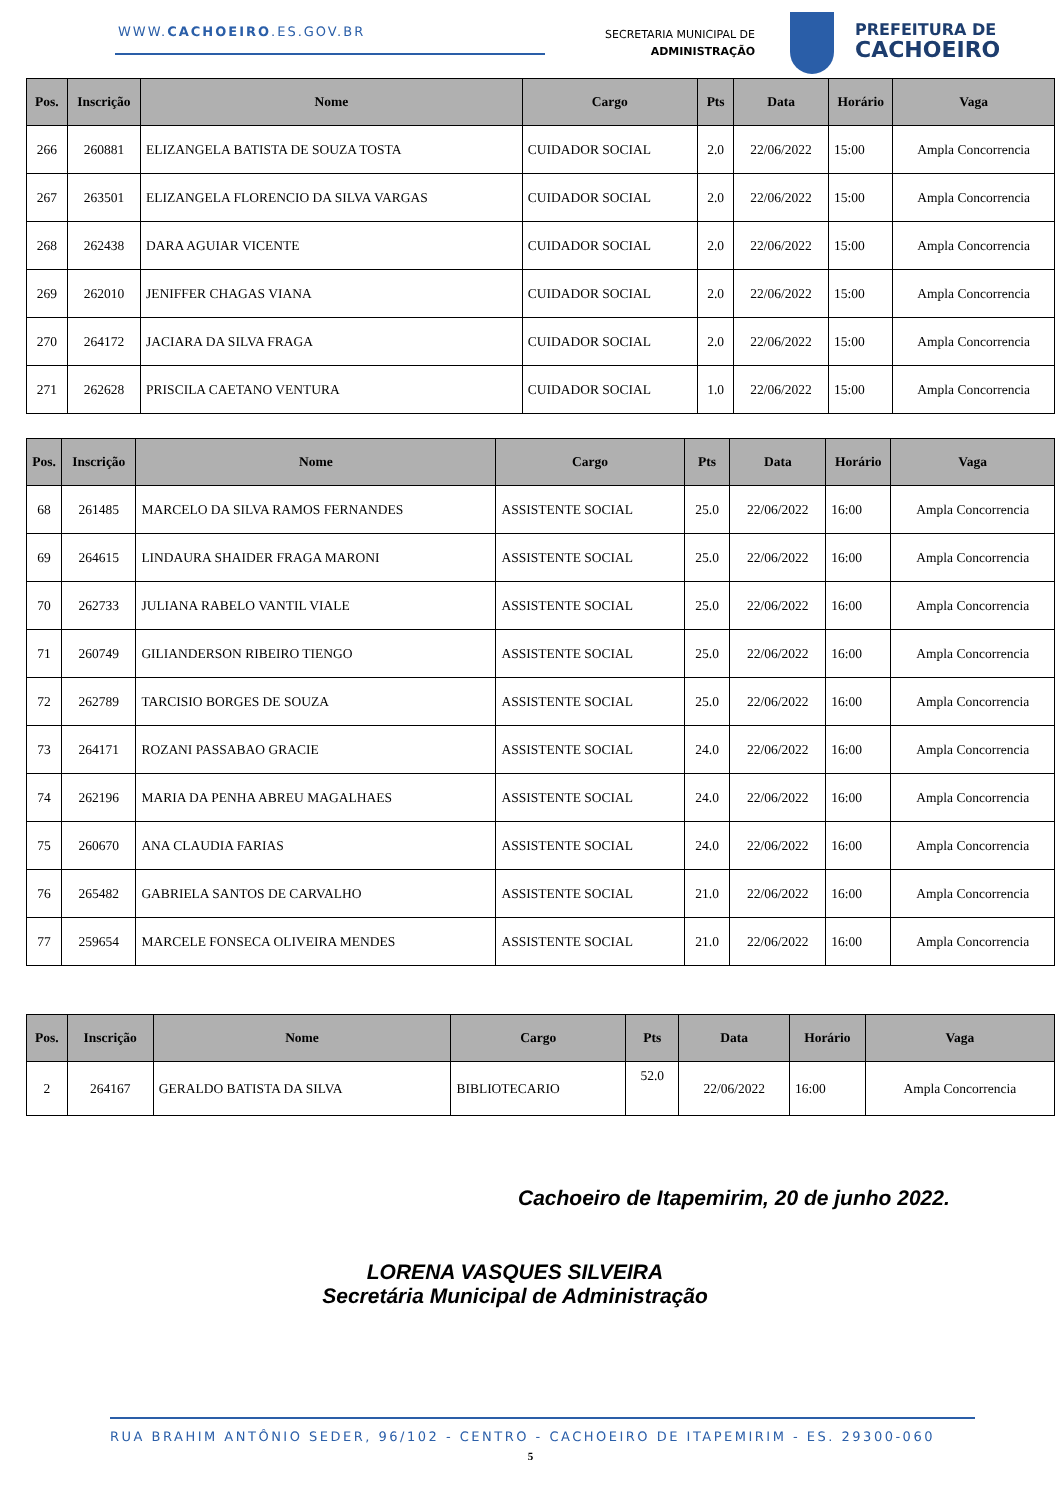WWW.CACHOEIRO.ES.GOV.BR
SECRETARIA MUNICIPAL DE
ADMINISTRAÇÃO
PREFEITURA DE
CACHOEIRO
| Pos. | Inscrição | Nome | Cargo | Pts | Data | Horário | Vaga |
| --- | --- | --- | --- | --- | --- | --- | --- |
| 266 | 260881 | ELIZANGELA BATISTA DE SOUZA TOSTA | CUIDADOR SOCIAL | 2.0 | 22/06/2022 | 15:00 | Ampla Concorrencia |
| 267 | 263501 | ELIZANGELA FLORENCIO DA SILVA VARGAS | CUIDADOR SOCIAL | 2.0 | 22/06/2022 | 15:00 | Ampla Concorrencia |
| 268 | 262438 | DARA AGUIAR VICENTE | CUIDADOR SOCIAL | 2.0 | 22/06/2022 | 15:00 | Ampla Concorrencia |
| 269 | 262010 | JENIFFER CHAGAS VIANA | CUIDADOR SOCIAL | 2.0 | 22/06/2022 | 15:00 | Ampla Concorrencia |
| 270 | 264172 | JACIARA DA SILVA FRAGA | CUIDADOR SOCIAL | 2.0 | 22/06/2022 | 15:00 | Ampla Concorrencia |
| 271 | 262628 | PRISCILA CAETANO VENTURA | CUIDADOR SOCIAL | 1.0 | 22/06/2022 | 15:00 | Ampla Concorrencia |
| Pos. | Inscrição | Nome | Cargo | Pts | Data | Horário | Vaga |
| --- | --- | --- | --- | --- | --- | --- | --- |
| 68 | 261485 | MARCELO DA SILVA RAMOS FERNANDES | ASSISTENTE SOCIAL | 25.0 | 22/06/2022 | 16:00 | Ampla Concorrencia |
| 69 | 264615 | LINDAURA SHAIDER FRAGA MARONI | ASSISTENTE SOCIAL | 25.0 | 22/06/2022 | 16:00 | Ampla Concorrencia |
| 70 | 262733 | JULIANA RABELO VANTIL VIALE | ASSISTENTE SOCIAL | 25.0 | 22/06/2022 | 16:00 | Ampla Concorrencia |
| 71 | 260749 | GILIANDERSON RIBEIRO TIENGO | ASSISTENTE SOCIAL | 25.0 | 22/06/2022 | 16:00 | Ampla Concorrencia |
| 72 | 262789 | TARCISIO BORGES DE SOUZA | ASSISTENTE SOCIAL | 25.0 | 22/06/2022 | 16:00 | Ampla Concorrencia |
| 73 | 264171 | ROZANI PASSABAO GRACIE | ASSISTENTE SOCIAL | 24.0 | 22/06/2022 | 16:00 | Ampla Concorrencia |
| 74 | 262196 | MARIA DA PENHA ABREU MAGALHAES | ASSISTENTE SOCIAL | 24.0 | 22/06/2022 | 16:00 | Ampla Concorrencia |
| 75 | 260670 | ANA CLAUDIA FARIAS | ASSISTENTE SOCIAL | 24.0 | 22/06/2022 | 16:00 | Ampla Concorrencia |
| 76 | 265482 | GABRIELA SANTOS DE CARVALHO | ASSISTENTE SOCIAL | 21.0 | 22/06/2022 | 16:00 | Ampla Concorrencia |
| 77 | 259654 | MARCELE FONSECA OLIVEIRA MENDES | ASSISTENTE SOCIAL | 21.0 | 22/06/2022 | 16:00 | Ampla Concorrencia |
| Pos. | Inscrição | Nome | Cargo | Pts | Data | Horário | Vaga |
| --- | --- | --- | --- | --- | --- | --- | --- |
| 2 | 264167 | GERALDO BATISTA DA SILVA | BIBLIOTECARIO | 52.0 | 22/06/2022 | 16:00 | Ampla Concorrencia |
Cachoeiro de Itapemirim, 20 de junho 2022.
LORENA VASQUES SILVEIRA
Secretária Municipal de Administração
RUA BRAHIM ANTÔNIO SEDER, 96/102 - CENTRO - CACHOEIRO DE ITAPEMIRIM - ES. 29300-060
5